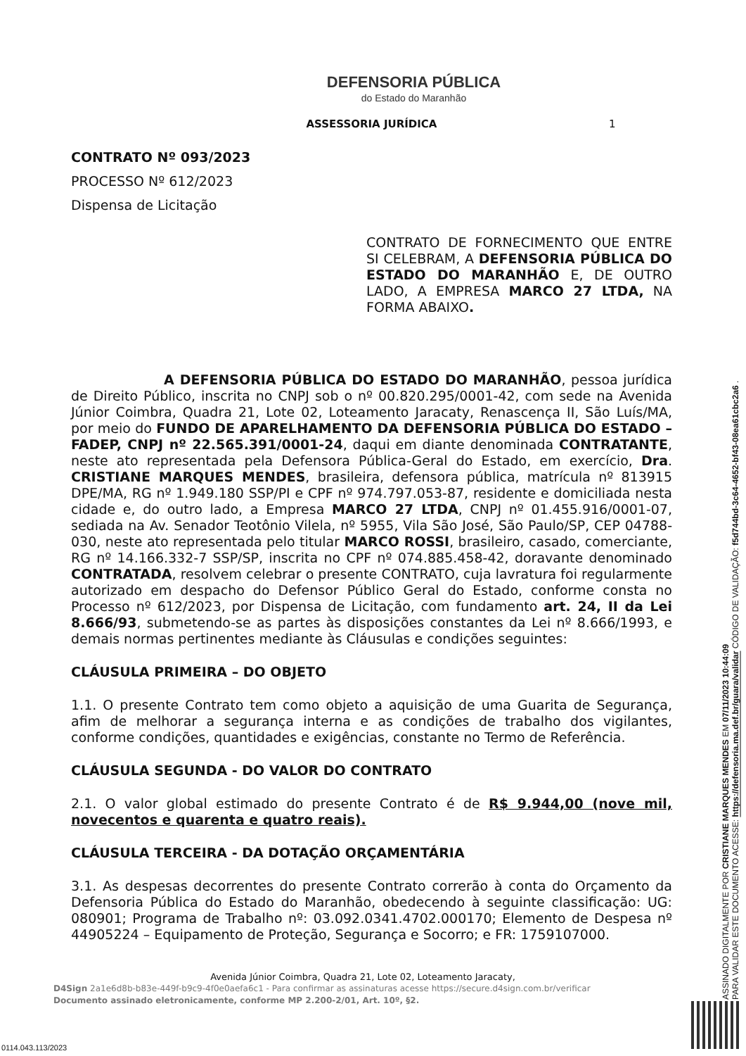DEFENSORIA PÚBLICA
do Estado do Maranhão
ASSESSORIA JURÍDICA 1
CONTRATO Nº 093/2023
PROCESSO Nº 612/2023
Dispensa de Licitação
CONTRATO DE FORNECIMENTO QUE ENTRE SI CELEBRAM, A DEFENSORIA PÚBLICA DO ESTADO DO MARANHÃO E, DE OUTRO LADO, A EMPRESA MARCO 27 LTDA, NA FORMA ABAIXO.
A DEFENSORIA PÚBLICA DO ESTADO DO MARANHÃO, pessoa jurídica de Direito Público, inscrita no CNPJ sob o nº 00.820.295/0001-42, com sede na Avenida Júnior Coimbra, Quadra 21, Lote 02, Loteamento Jaracaty, Renascença II, São Luís/MA, por meio do FUNDO DE APARELHAMENTO DA DEFENSORIA PÚBLICA DO ESTADO – FADEP, CNPJ nº 22.565.391/0001-24, daqui em diante denominada CONTRATANTE, neste ato representada pela Defensora Pública-Geral do Estado, em exercício, Dra. CRISTIANE MARQUES MENDES, brasileira, defensora pública, matrícula nº 813915 DPE/MA, RG nº 1.949.180 SSP/PI e CPF nº 974.797.053-87, residente e domiciliada nesta cidade e, do outro lado, a Empresa MARCO 27 LTDA, CNPJ nº 01.455.916/0001-07, sediada na Av. Senador Teotônio Vilela, nº 5955, Vila São José, São Paulo/SP, CEP 04788-030, neste ato representada pelo titular MARCO ROSSI, brasileiro, casado, comerciante, RG nº 14.166.332-7 SSP/SP, inscrita no CPF nº 074.885.458-42, doravante denominado CONTRATADA, resolvem celebrar o presente CONTRATO, cuja lavratura foi regularmente autorizado em despacho do Defensor Público Geral do Estado, conforme consta no Processo nº 612/2023, por Dispensa de Licitação, com fundamento art. 24, II da Lei 8.666/93, submetendo-se as partes às disposições constantes da Lei nº 8.666/1993, e demais normas pertinentes mediante às Cláusulas e condições seguintes:
CLÁUSULA PRIMEIRA – DO OBJETO
1.1. O presente Contrato tem como objeto a aquisição de uma Guarita de Segurança, afim de melhorar a segurança interna e as condições de trabalho dos vigilantes, conforme condições, quantidades e exigências, constante no Termo de Referência.
CLÁUSULA SEGUNDA - DO VALOR DO CONTRATO
2.1. O valor global estimado do presente Contrato é de R$ 9.944,00 (nove mil, novecentos e quarenta e quatro reais).
CLÁUSULA TERCEIRA - DA DOTAÇÃO ORÇAMENTÁRIA
3.1. As despesas decorrentes do presente Contrato correrão à conta do Orçamento da Defensoria Pública do Estado do Maranhão, obedecendo à seguinte classificação: UG: 080901; Programa de Trabalho nº: 03.092.0341.4702.000170; Elemento de Despesa nº 44905224 – Equipamento de Proteção, Segurança e Socorro; e FR: 1759107000.
Avenida Júnior Coimbra, Quadra 21, Lote 02, Loteamento Jaracaty,
D4Sign 2a1e6d8b-b83e-449f-b9c9-4f0e0aefa6c1 - Para confirmar as assinaturas acesse https://secure.d4sign.com.br/verificar
Documento assinado eletronicamente, conforme MP 2.200-2/01, Art. 10º, §2.
ASSINADO DIGITALMENTE POR CRISTIANE MARQUES MENDES EM 07/11/2023 10:44:09
PARA VALIDAR ESTE DOCUMENTO ACESSE: https://defensoria.ma.def.br/guara/validar CÓDIGO DE VALIDAÇÃO: f5d744bd-3c64-4652-bf43-08ea61cbc2a6 .
0114.043.113/2023